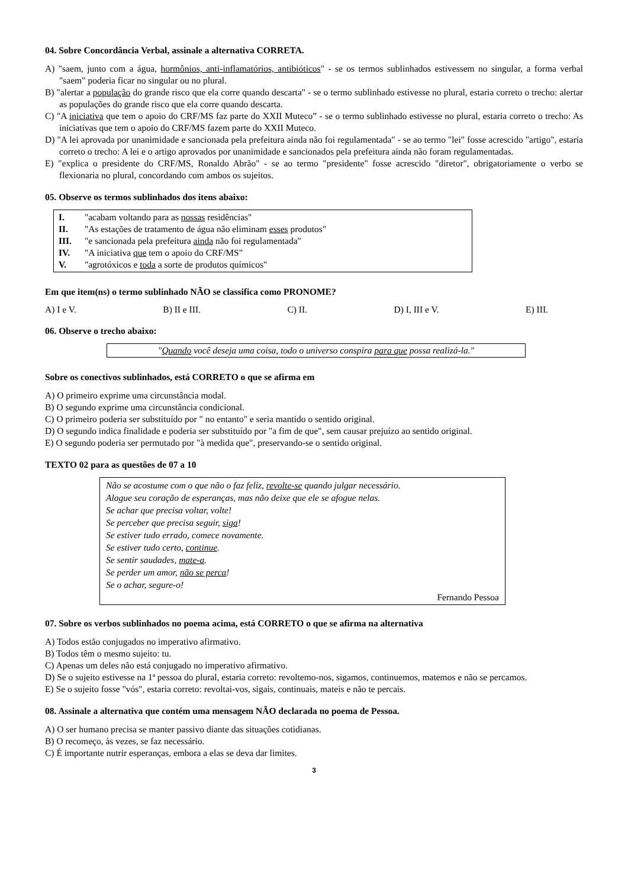04. Sobre Concordância Verbal, assinale a alternativa CORRETA.
A) "saem, junto com a água, hormônios, anti-inflamatórios, antibióticos" - se os termos sublinhados estivessem no singular, a forma verbal "saem" poderia ficar no singular ou no plural.
B) "alertar a população do grande risco que ela corre quando descarta" - se o termo sublinhado estivesse no plural, estaria correto o trecho: alertar as populações do grande risco que ela corre quando descarta.
C) "A iniciativa que tem o apoio do CRF/MS faz parte do XXII Muteco” - se o termo sublinhado estivesse no plural, estaria correto o trecho: As iniciativas que tem o apoio do CRF/MS fazem parte do XXII Muteco.
D) "A lei aprovada por unanimidade e sancionada pela prefeitura ainda não foi regulamentada" - se ao termo "lei" fosse acrescido "artigo", estaria correto o trecho: A lei e o artigo aprovados por unanimidade e sancionados pela prefeitura ainda não foram regulamentadas.
E) "explica o presidente do CRF/MS, Ronaldo Abrão" - se ao termo "presidente" fosse acrescido "diretor", obrigatoriamente o verbo se flexionaria no plural, concordando com ambos os sujeitos.
05. Observe os termos sublinhados dos itens abaixo:
I. "acabam voltando para as nossas residências"
II. "As estações de tratamento de água não eliminam esses produtos"
III. "e sancionada pela prefeitura ainda não foi regulamentada"
IV. "A iniciativa que tem o apoio do CRF/MS"
V. "agrotóxicos e toda a sorte de produtos químicos"
Em que item(ns) o termo sublinhado NÃO se classifica como PRONOME?
A) I e V. B) II e III. C) II. D) I, III e V. E) III.
06. Observe o trecho abaixo:
"Quando você deseja uma coisa, todo o universo conspira para que possa realizá-la."
Sobre os conectivos sublinhados, está CORRETO o que se afirma em
A) O primeiro exprime uma circunstância modal.
B) O segundo exprime uma circunstância condicional.
C) O primeiro poderia ser substituído por " no entanto" e seria mantido o sentido original.
D) O segundo indica finalidade e poderia ser substituído por "a fim de que", sem causar prejuízo ao sentido original.
E) O segundo poderia ser permutado por "à medida que", preservando-se o sentido original.
TEXTO 02 para as questões de 07 a 10
Não se acostume com o que não o faz feliz, revolte-se quando julgar necessário.
Alague seu coração de esperanças, mas não deixe que ele se afogue nelas.
Se achar que precisa voltar, volte!
Se perceber que precisa seguir, siga!
Se estiver tudo errado, comece novamente.
Se estiver tudo certo, continue.
Se sentir saudades, mate-a.
Se perder um amor, não se perca!
Se o achar, segure-o!
Fernando Pessoa
07. Sobre os verbos sublinhados no poema acima, está CORRETO o que se afirma na alternativa
A) Todos estão conjugados no imperativo afirmativo.
B) Todos têm o mesmo sujeito: tu.
C) Apenas um deles não está conjugado no imperativo afirmativo.
D) Se o sujeito estivesse na 1ª pessoa do plural, estaria correto: revoltemo-nos, sigamos, continuemos, matemos e não se percamos.
E) Se o sujeito fosse "vós", estaria correto: revoltai-vos, sigais, continuais, mateis e não te percais.
08. Assinale a alternativa que contém uma mensagem NÃO declarada no poema de Pessoa.
A) O ser humano precisa se manter passivo diante das situações cotidianas.
B) O recomeço, às vezes, se faz necessário.
C) É importante nutrir esperanças, embora a elas se deva dar limites.
3